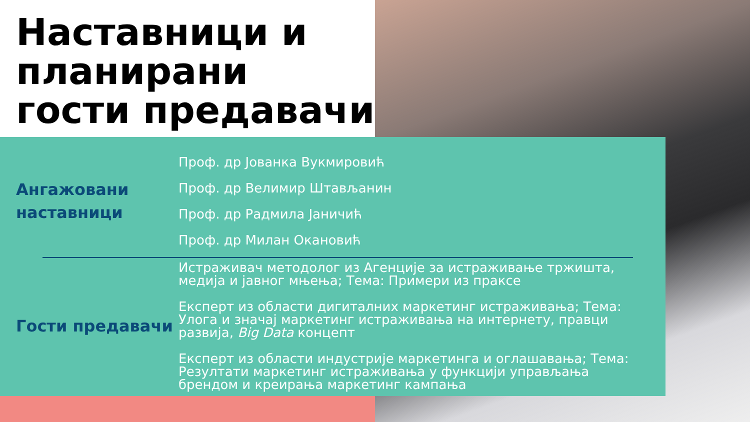Наставници и
планирани
гости предавачи
Ангажовани наставници
Проф. др Јованка Вукмировић
Проф. др Велимир Штављанин
Проф. др Радмила Јаничић
Проф. др Милан Окановић
Гости предавачи
Истраживач методолог из Агенције за истраживање тржишта, медија и јавног мњења; Тема: Примери из праксе
Експерт из области дигиталних маркетинг истраживања; Тема: Улога и значај маркетинг истраживања на интернету, правци развија, Big Data концепт
Експерт из области индустрије маркетинга и оглашавања; Тема: Резултати маркетинг истраживања у функцији управљања брендом и креирања маркетинг кампања